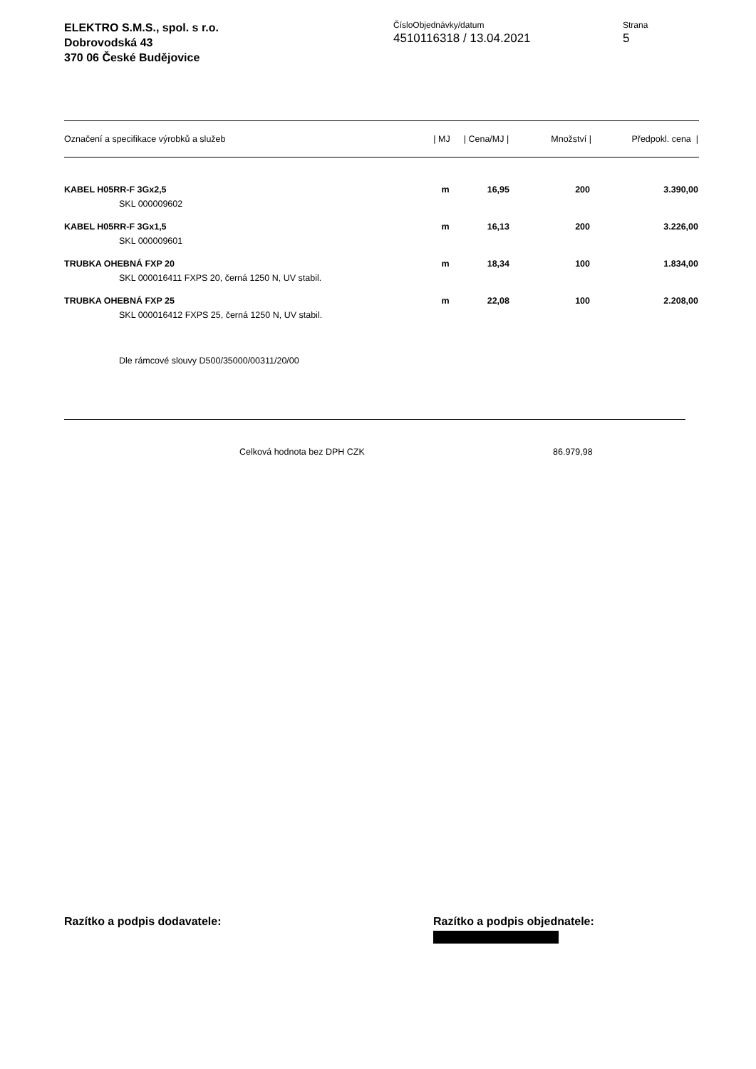ELEKTRO S.M.S., spol. s r.o.
Dobrovodská 43
370 06 České Budějovice
ČísloObjednávky/datum
4510116318 / 13.04.2021
Strana
5
| Označení a specifikace výrobků a služeb | / MJ | / Cena/MJ / | Množství / | Předpokl. cena / |
| --- | --- | --- | --- | --- |
| KABEL H05RR-F 3Gx2,5 | m | 16,95 | 200 | 3.390,00 |
| SKL 000009602 | | | | |
| KABEL H05RR-F 3Gx1,5 | m | 16,13 | 200 | 3.226,00 |
| SKL 000009601 | | | | |
| TRUBKA OHEBNÁ FXP 20 | m | 18,34 | 100 | 1.834,00 |
| SKL 000016411 FXPS 20, černá 1250 N, UV stabil. | | | | |
| TRUBKA OHEBNÁ FXP 25 | m | 22,08 | 100 | 2.208,00 |
| SKL 000016412 FXPS 25, černá 1250 N, UV stabil. | | | | |
| Dle rámcové slouvy D500/35000/00311/20/00 | | | | |
Celková hodnota bez DPH CZK 86.979,98
Razítko a podpis dodavatele: Razítko a podpis objednatele: